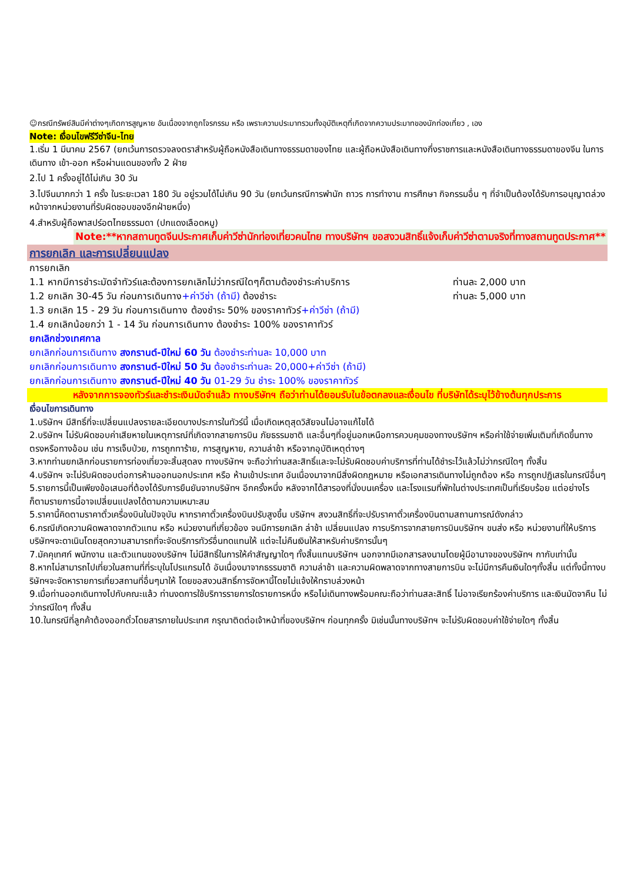☺กรณีทรัพย์สินมีค่าต่างๆเกิดการสูญหาย อันเนื่องจากถูกโจรกรรม หรือ เพราะความประมาทรวมทั้งอุบัติเหตุที่เกิดจากความประมาทของนักท่องเที่ยว , เอง
Note: เงื่อนไขฟรีวีซ่าจีน-ไทย
1.เริ่ม 1 มีนาคม 2567 (ยกเว้นการตรวจลงตราสำหรับผู้ถือหนังสือเดินทางธรรมดาของไทย และผู้ถือหนังสือเดินทางกึ่งราชการและหนังสือเดินทางธรรมดาของจีน ในการเดินทาง เข้า-ออก หรือผ่านแดนของทั้ง 2 ฝ่าย
2.ไป 1 ครั้งอยู่ได้ไม่เกิน 30 วัน
3.ไปจีนมากกว่า 1 ครั้ง ในระยะเวลา 180 วัน อยู่รวมได้ไม่เกิน 90 วัน (ยกเว้นกรณีการพำนัก ถาวร การทำงาน การศึกษา กิจกรรมอื่น ๆ ที่จำเป็นต้องได้รับการอนุญาตล่วงหน้าจากหน่วยงานที่รับผิดชอบของอีกฝ่ายหนึ่ง)
4.สำหรับผู้ถือพาสปร์อตไทยธรรมดา (ปกแดงเลือดหมู)
Note:**หากสถานทูตจีนประกาศเก็บค่าวีซ่านักท่องเที่ยวคนไทย ทางบริษัทฯ ขอสงวนสิทธิ์แจ้งเก็บค่าวีซ่าตามจริงที่ทางสถานทูตประกาศ**
การยกเลิก และการเปลี่ยนแปลง
การยกเลิก
1.1 หากมีการชำระมัดจำทัวร์และต้องการยกเลิกไม่ว่ากรณีใดๆก็ตามต้องชำระค่าบริการ ท่านละ 2,000 บาท
1.2 ยกเลิก 30-45 วัน ก่อนการเดินทาง+ค่าวีซ่า (ถ้ามี) ต้องชำระ ท่านละ 5,000 บาท
1.3 ยกเลิก 15 - 29 วัน ก่อนการเดินทาง ต้องชำระ 50% ของราคาทัวร์+ค่าวีซ่า (ถ้ามี)
1.4 ยกเลิกน้อยกว่า 1 - 14 วัน ก่อนการเดินทาง ต้องชำระ 100% ของราคาทัวร์
ยกเลิกช่วงเทศกาล
ยกเลิกก่อนการเดินทาง สงกรานต์-ปีใหม่ 60 วัน ต้องชำระท่านละ 10,000 บาท
ยกเลิกก่อนการเดินทาง สงกรานต์-ปีใหม่ 50 วัน ต้องชำระท่านละ 20,000+ค่าวีซ่า (ถ้ามี)
ยกเลิกก่อนการเดินทาง สงกรานต์-ปีใหม่ 40 วัน 01-29 วัน ชำระ 100% ของราคาทัวร์
หลังจากการจองทัวร์และชำระเงินมัดจำแล้ว ทางบริษัทฯ ถือว่าท่านได้ยอมรับในข้อตกลงและเงื่อนไข ที่บริษัทได้ระบุไว้ข้างต้นทุกประการ
เงื่อนไขการเดินทาง
1.บริษัทฯ มีสิทธิ์ที่จะเปลี่ยนแปลงรายละเอียดบางประการในทัวร์นี้ เมื่อเกิดเหตุสุดวิสัยจนไม่อาจแก้ไขได้
2.บริษัทฯ ไม่รับผิดชอบค่าเสียหายในเหตุการณ์ที่เกิดจากสายการบิน ภัยธรรมชาติ และอื่นๆที่อยู่นอกเหนือการควบคุมของทางบริษัทฯ หรือค่าใช้จ่ายเพิ่มเติมที่เกิดขึ้นทางตรงหรือทางอ้อม เช่น การเจ็บป่วย, การถูกทาร้าย, การสูญหาย, ความล่าช้า หรือจากอุบัติเหตุต่างๆ
3.หากท่านยกเลิกก่อนรายการท่องเที่ยวจะสิ้นสุดลง ทางบริษัทฯ จะถือว่าท่านสละสิทธิ์และจะไม่รับผิดชอบค่าบริการที่ท่านได้ชำระไว้แล้วไม่ว่ากรณีใดๆ ทั้งสิ้น
4.บริษัทฯ จะไม่รับผิดชอบต่อการห้ามออกนอกประเทศ หรือ ห้ามเข้าประเทศ อันเนื่องมาจากมีสิ่งผิดกฎหมาย หรือเอกสารเดินทางไม่ถูกต้อง หรือ การถูกปฏิเสธในกรณีอื่นๆ
5.รายการนี้เป็นเพียงข้อเสนอที่ต้องได้รับการยืนยันจากบริษัทฯ อีกครั้งหนึ่ง หลังจากได้สารองที่นั่งบนเครื่อง และโรงแรมที่พักในต่างประเทศเป็นที่เรียบร้อย แต่อย่างไรก็ตามรายการนี้อาจเปลี่ยนแปลงได้ตามความเหมาะสม
5.ราคานี้คิดตามราคาตั๋วเครื่องบินในปัจจุบัน หากราคาตั๋วเครื่องบินปรับสูงขึ้น บริษัทฯ สงวนสิทธิ์ที่จะปรับราคาตั๋วเครื่องบินตามสถานการณ์ดังกล่าว
6.กรณีเกิดความผิดพลาดจากตัวแทน หรือ หน่วยงานที่เกี่ยวข้อง จนมีการยกเลิก ล่าช้า เปลี่ยนแปลง การบริการจากสายการบินบริษัทฯ ขนส่ง หรือ หน่วยงานที่ให้บริการ บริษัทฯจะดาเนินโดยสุดความสามารถที่จะจัดบริการทัวร์อื่นทดแทนให้ แต่จะไม่คืนเงินให้สาหรับค่าบริการนั้นๆ
7.มัคคุเทศก์ พนักงาน และตัวแทนของบริษัทฯ ไม่มีสิทธิ์ในการให้คำสัญญาใดๆ ทั้งสิ้นแทนบริษัทฯ นอกจากมีเอกสารลงนามโดยผู้มีอานาจของบริษัทฯ กากับเท่านั้น
8.หากไม่สามารถไปเที่ยวในสถานที่ที่ระบุในโปรแกรมได้ อันเนื่องมาจากธรรมชาติ ความล่าช้า และความผิดพลาดจากทางสายการบิน จะไม่มีการคืนเงินใดๆทั้งสิ้น แต่ทั้งนี้ทางบริษัทฯจะจัดหารายการเที่ยวสถานที่อื่นๆมาให้ โดยขอสงวนสิทธิ์การจัดหานี้โดยไม่แจ้งให้ทราบล่วงหน้า
9.เมื่อท่านออกเดินทางไปกับคณะแล้ว ท่านงดการใช้บริการรายการใดรายการหนึ่ง หรือไม่เดินทางพร้อมคณะถือว่าท่านสละสิทธิ์ ไม่อาจเรียกร้องค่าบริการ และเงินมัดจาคืน ไม่ว่ากรณีใดๆ ทั้งสิ้น
10.ในกรณีที่ลูกค้าต้องออกตั๋วโดยสารภายในประเทศ กรุณาติดต่อเจ้าหน้าที่ของบริษัทฯ ก่อนทุกครั้ง มิเช่นนั้นทางบริษัทฯ จะไม่รับผิดชอบค่าใช้จ่ายใดๆ ทั้งสิ้น